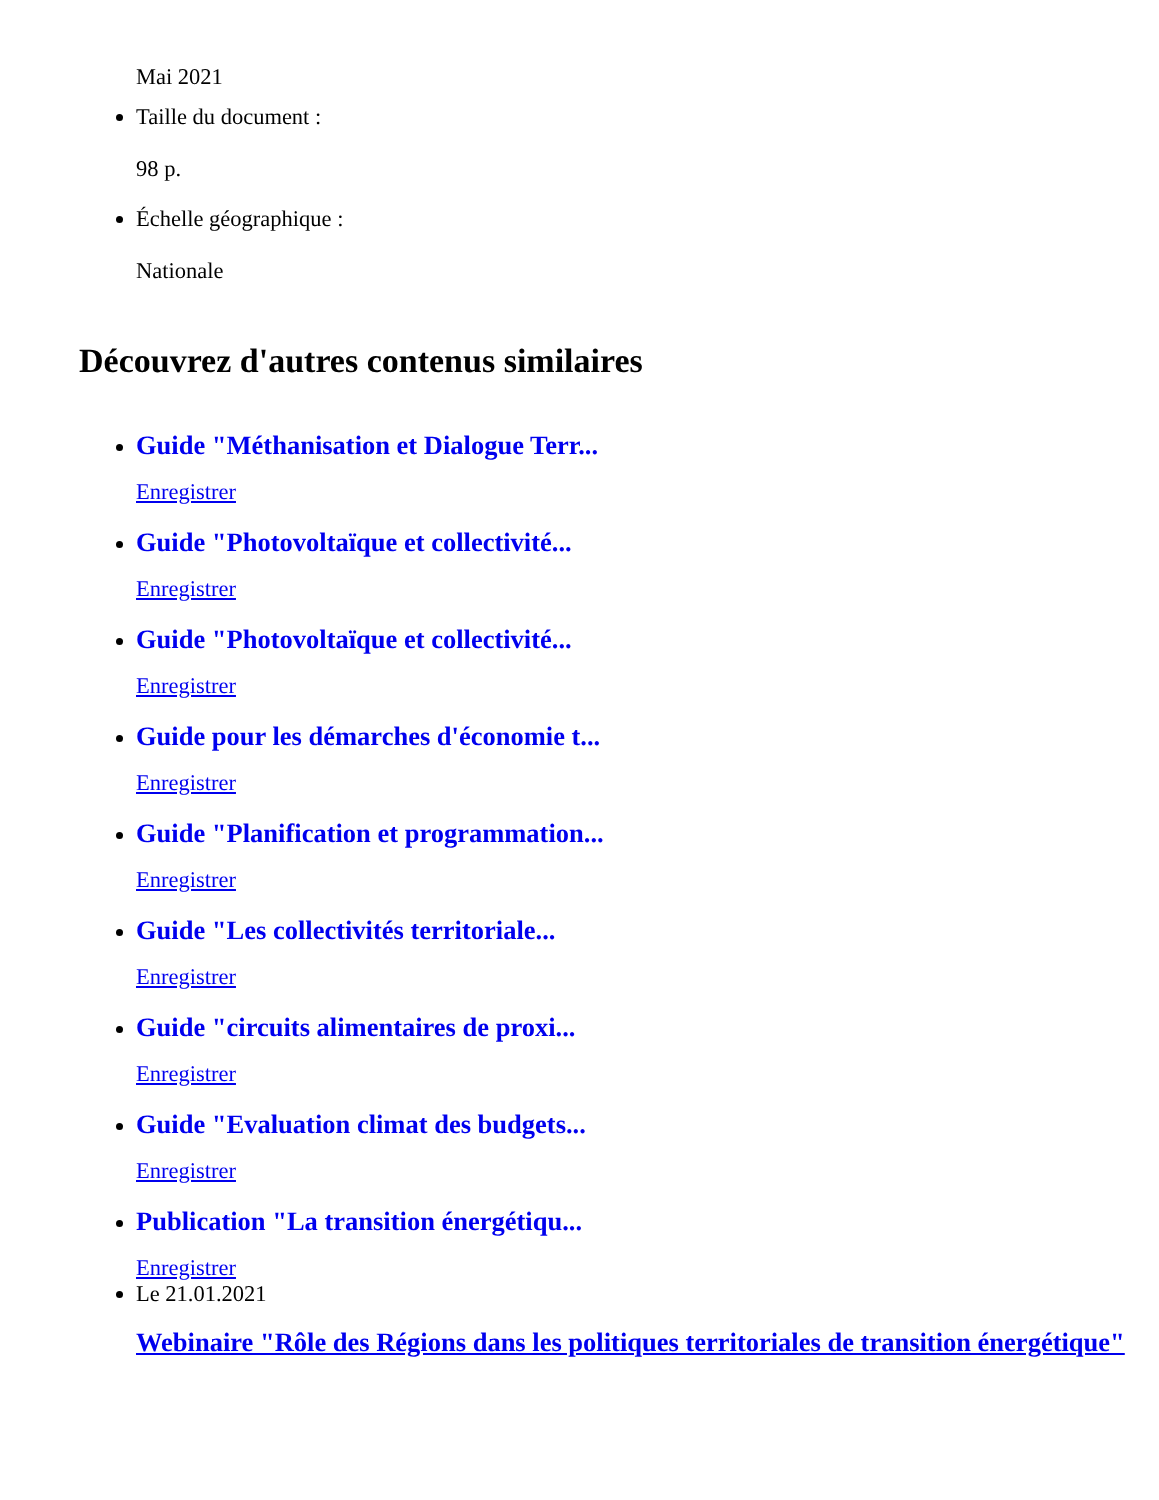Mai 2021
Taille du document :
98 p.
Échelle géographique :
Nationale
Découvrez d'autres contenus similaires
Guide "Méthanisation et Dialogue Terr...
Enregistrer
Guide "Photovoltaïque et collectivité...
Enregistrer
Guide "Photovoltaïque et collectivité...
Enregistrer
Guide pour les démarches d'économie t...
Enregistrer
Guide "Planification et programmation...
Enregistrer
Guide "Les collectivités territoriale...
Enregistrer
Guide "circuits alimentaires de proxi...
Enregistrer
Guide "Evaluation climat des budgets...
Enregistrer
Publication "La transition énergétiqu...
Enregistrer
Le 21.01.2021
Webinaire "Rôle des Régions dans les politiques territoriales de transition énergétique"